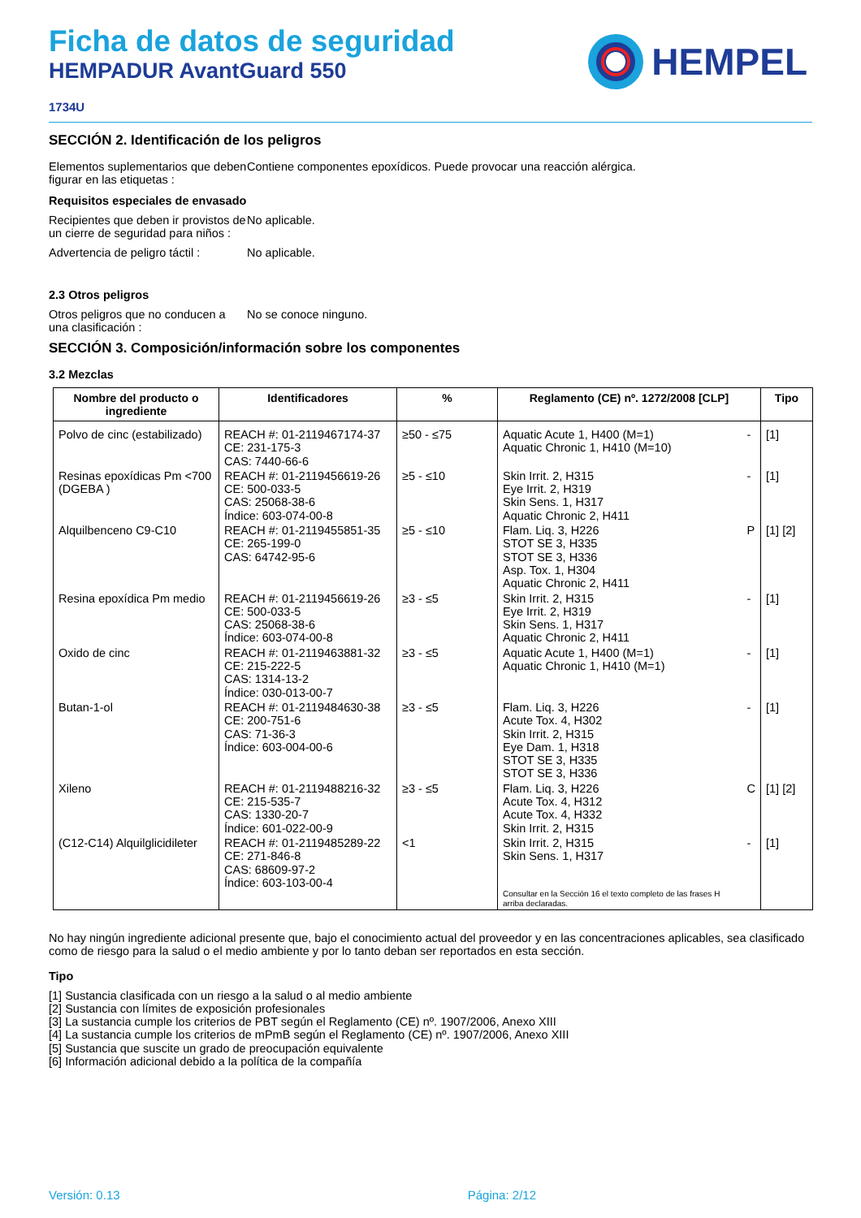Ficha de datos de seguridad
HEMPADUR AvantGuard 550
HEMPEL
1734U
SECCIÓN 2. Identificación de los peligros
Elementos suplementarios que deben figurar en las etiquetas :
Contiene componentes epoxídicos. Puede provocar una reacción alérgica.
Requisitos especiales de envasado
Recipientes que deben ir provistos de un cierre de seguridad para niños :
No aplicable.
Advertencia de peligro táctil :
No aplicable.
2.3 Otros peligros
Otros peligros que no conducen a una clasificación :
No se conoce ninguno.
SECCIÓN 3. Composición/información sobre los componentes
3.2 Mezclas
| Nombre del producto o ingrediente | Identificadores | % | Reglamento (CE) nº. 1272/2008 [CLP] | | Tipo |
| --- | --- | --- | --- | --- | --- |
| Polvo de cinc (estabilizado) | REACH #: 01-2119467174-37 CE: 231-175-3 CAS: 7440-66-6 | ≥50 - ≤75 | Aquatic Acute 1, H400 (M=1) Aquatic Chronic 1, H410 (M=10) | - | [1] |
| Resinas epoxídicas Pm <700 (DGEBA ) | REACH #: 01-2119456619-26 CE: 500-033-5 CAS: 25068-38-6 Índice: 603-074-00-8 | ≥5 - ≤10 | Skin Irrit. 2, H315 Eye Irrit. 2, H319 Skin Sens. 1, H317 Aquatic Chronic 2, H411 | - | [1] |
| Alquilbenceno C9-C10 | REACH #: 01-2119455851-35 CE: 265-199-0 CAS: 64742-95-6 | ≥5 - ≤10 | Flam. Liq. 3, H226 STOT SE 3, H335 STOT SE 3, H336 Asp. Tox. 1, H304 Aquatic Chronic 2, H411 | P | [1] [2] |
| Resina epoxídica Pm medio | REACH #: 01-2119456619-26 CE: 500-033-5 CAS: 25068-38-6 Índice: 603-074-00-8 | ≥3 - ≤5 | Skin Irrit. 2, H315 Eye Irrit. 2, H319 Skin Sens. 1, H317 Aquatic Chronic 2, H411 | - | [1] |
| Oxido de cinc | REACH #: 01-2119463881-32 CE: 215-222-5 CAS: 1314-13-2 Índice: 030-013-00-7 | ≥3 - ≤5 | Aquatic Acute 1, H400 (M=1) Aquatic Chronic 1, H410 (M=1) | - | [1] |
| Butan-1-ol | REACH #: 01-2119484630-38 CE: 200-751-6 CAS: 71-36-3 Índice: 603-004-00-6 | ≥3 - ≤5 | Flam. Liq. 3, H226 Acute Tox. 4, H302 Skin Irrit. 2, H315 Eye Dam. 1, H318 STOT SE 3, H335 STOT SE 3, H336 | - | [1] |
| Xileno | REACH #: 01-2119488216-32 CE: 215-535-7 CAS: 1330-20-7 Índice: 601-022-00-9 | ≥3 - ≤5 | Flam. Liq. 3, H226 Acute Tox. 4, H312 Acute Tox. 4, H332 Skin Irrit. 2, H315 | C | [1] [2] |
| (C12-C14) Alquilglicidileter | REACH #: 01-2119485289-22 CE: 271-846-8 CAS: 68609-97-2 Índice: 603-103-00-4 | <1 | Skin Irrit. 2, H315 Skin Sens. 1, H317 Consultar en la Sección 16 el texto completo de las frases H arriba declaradas. | - | [1] |
No hay ningún ingrediente adicional presente que, bajo el conocimiento actual del proveedor y en las concentraciones aplicables, sea clasificado como de riesgo para la salud o el medio ambiente y por lo tanto deban ser reportados en esta sección.
Tipo
[1] Sustancia clasificada con un riesgo a la salud o al medio ambiente
[2] Sustancia con límites de exposición profesionales
[3] La sustancia cumple los criterios de PBT según el Reglamento (CE) nº. 1907/2006, Anexo XIII
[4] La sustancia cumple los criterios de mPmB según el Reglamento (CE) nº. 1907/2006, Anexo XIII
[5] Sustancia que suscite un grado de preocupación equivalente
[6] Información adicional debido a la política de la compañía
Versión: 0.13 Página: 2/12